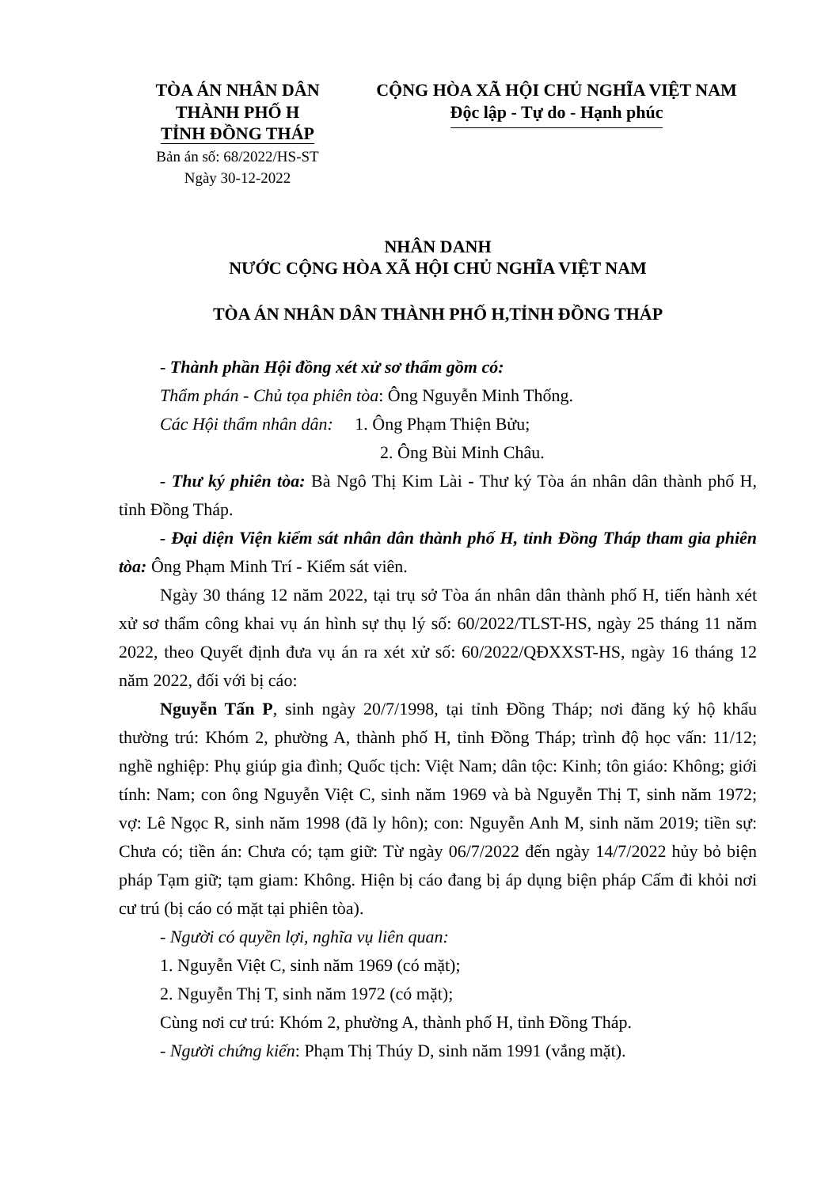TÒA ÁN NHÂN DÂN
THÀNH PHỐ H
TỈNH ĐỒNG THÁP
Bản án số: 68/2022/HS-ST
Ngày 30-12-2022
CỘNG HÒA XÃ HỘI CHỦ NGHĨA VIỆT NAM
Độc lập - Tự do - Hạnh phúc
NHÂN DANH
NƯỚC CỘNG HÒA XÃ HỘI CHỦ NGHĨA VIỆT NAM
TÒA ÁN NHÂN DÂN THÀNH PHỐ H,TỈNH ĐỒNG THÁP
- Thành phần Hội đồng xét xử sơ thẩm gồm có:
Thẩm phán - Chủ tọa phiên tòa: Ông Nguyễn Minh Thống.
Các Hội thẩm nhân dân: 1. Ông Phạm Thiện Bửu;
2. Ông Bùi Minh Châu.
- Thư ký phiên tòa: Bà Ngô Thị Kim Lài - Thư ký Tòa án nhân dân thành phố H, tỉnh Đồng Tháp.
- Đại diện Viện kiểm sát nhân dân thành phố H, tỉnh Đồng Tháp tham gia phiên tòa: Ông Phạm Minh Trí - Kiểm sát viên.
Ngày 30 tháng 12 năm 2022, tại trụ sở Tòa án nhân dân thành phố H, tiến hành xét xử sơ thẩm công khai vụ án hình sự thụ lý số: 60/2022/TLST-HS, ngày 25 tháng 11 năm 2022, theo Quyết định đưa vụ án ra xét xử số: 60/2022/QĐXXST-HS, ngày 16 tháng 12 năm 2022, đối với bị cáo:
Nguyễn Tấn P, sinh ngày 20/7/1998, tại tỉnh Đồng Tháp; nơi đăng ký hộ khẩu thường trú: Khóm 2, phường A, thành phố H, tỉnh Đồng Tháp; trình độ học vấn: 11/12; nghề nghiệp: Phụ giúp gia đình; Quốc tịch: Việt Nam; dân tộc: Kinh; tôn giáo: Không; giới tính: Nam; con ông Nguyễn Việt C, sinh năm 1969 và bà Nguyễn Thị T, sinh năm 1972; vợ: Lê Ngọc R, sinh năm 1998 (đã ly hôn); con: Nguyễn Anh M, sinh năm 2019; tiền sự: Chưa có; tiền án: Chưa có; tạm giữ: Từ ngày 06/7/2022 đến ngày 14/7/2022 hủy bỏ biện pháp Tạm giữ; tạm giam: Không. Hiện bị cáo đang bị áp dụng biện pháp Cấm đi khỏi nơi cư trú (bị cáo có mặt tại phiên tòa).
- Người có quyền lợi, nghĩa vụ liên quan:
1. Nguyễn Việt C, sinh năm 1969 (có mặt);
2. Nguyễn Thị T, sinh năm 1972 (có mặt);
Cùng nơi cư trú: Khóm 2, phường A, thành phố H, tỉnh Đồng Tháp.
- Người chứng kiến: Phạm Thị Thúy D, sinh năm 1991 (vắng mặt).